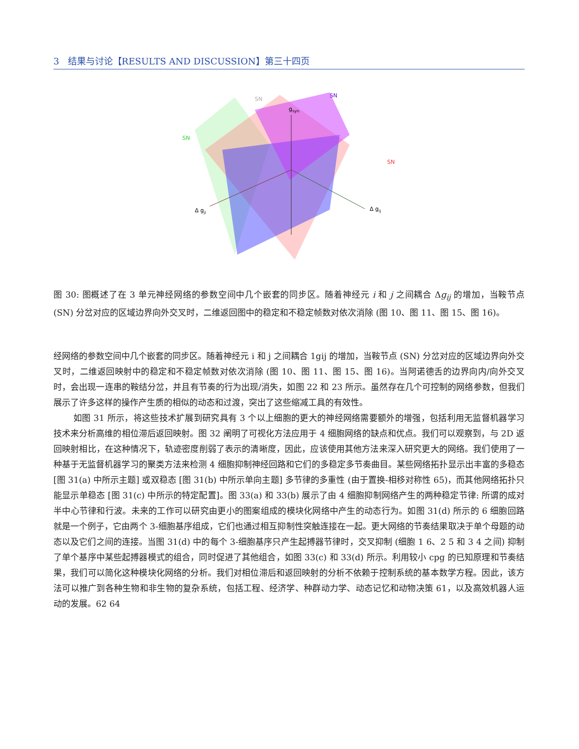3 结果与讨论【RESULTS AND DISCUSSION】第三十四页
SN
SN
SN
SN
gsyn
Δ gji
Δ gij
图 30: 图概述了在 3 单元神经网络的参数空间中几个嵌套的同步区。随着神经元 i 和 j 之间耦合 Δg<sub>ij</sub> 的增加，当鞍节点 (SN) 分岔对应的区域边界向外交叉时，二维返回图中的稳定和不稳定帧数对依次消除 (图 10、图 11、图 15、图 16)。
经网络的参数空间中几个嵌套的同步区。随着神经元 i 和 j 之间耦合 1gij 的增加，当鞍节点 (SN) 分岔对应的区域边界向外交叉时，二维返回映射中的稳定和不稳定帧数对依次消除 (图 10、图 11、图 15、图 16)。当阿诺德舌的边界向内/向外交叉时，会出现一连串的鞍结分岔，并且有节奏的行为出现/消失，如图 22 和 23 所示。虽然存在几个可控制的网络参数，但我们展示了许多这样的操作产生质的相似的动态和过渡，突出了这些缩减工具的有效性。
如图 31 所示，将这些技术扩展到研究具有 3 个以上细胞的更大的神经网络需要额外的增强，包括利用无监督机器学习技术来分析高维的相位滞后返回映射。图 32 阐明了可视化方法应用于 4 细胞网络的缺点和优点。我们可以观察到，与 2D 返回映射相比，在这种情况下，轨迹密度削弱了表示的清晰度，因此，应该使用其他方法来深入研究更大的网络。我们使用了一种基于无监督机器学习的聚类方法来检测 4 细胞抑制神经回路和它们的多稳定多节奏曲目。某些网络拓扑显示出丰富的多稳态 [图 31(a) 中所示主题] 或双稳态 [图 31(b) 中所示单向主题] 多节律的多重性 (由于置换-相移对称性 65)，而其他网络拓扑只能显示单稳态 [图 31(c) 中所示的特定配置]。图 33(a) 和 33(b) 展示了由 4 细胞抑制网络产生的两种稳定节律: 所谓的成对半中心节律和行波。未来的工作可以研究由更小的图案组成的模块化网络中产生的动态行为。如图 31(d) 所示的 6 细胞回路就是一个例子，它由两个 3-细胞基序组成，它们也通过相互抑制性突触连接在一起。更大网络的节奏结果取决于单个母题的动态以及它们之间的连接。当图 31(d) 中的每个 3-细胞基序只产生起搏器节律时，交叉抑制 (细胞 1 6、2 5 和 3 4 之间) 抑制了单个基序中某些起搏器模式的组合，同时促进了其他组合，如图 33(c) 和 33(d) 所示。利用较小 cpg 的已知原理和节奏结果，我们可以简化这种模块化网络的分析。我们对相位滞后和返回映射的分析不依赖于控制系统的基本数学方程。因此，该方法可以推广到各种生物和非生物的复杂系统，包括工程、经济学、种群动力学、动态记忆和动物决策 61，以及高效机器人运动的发展。62 64